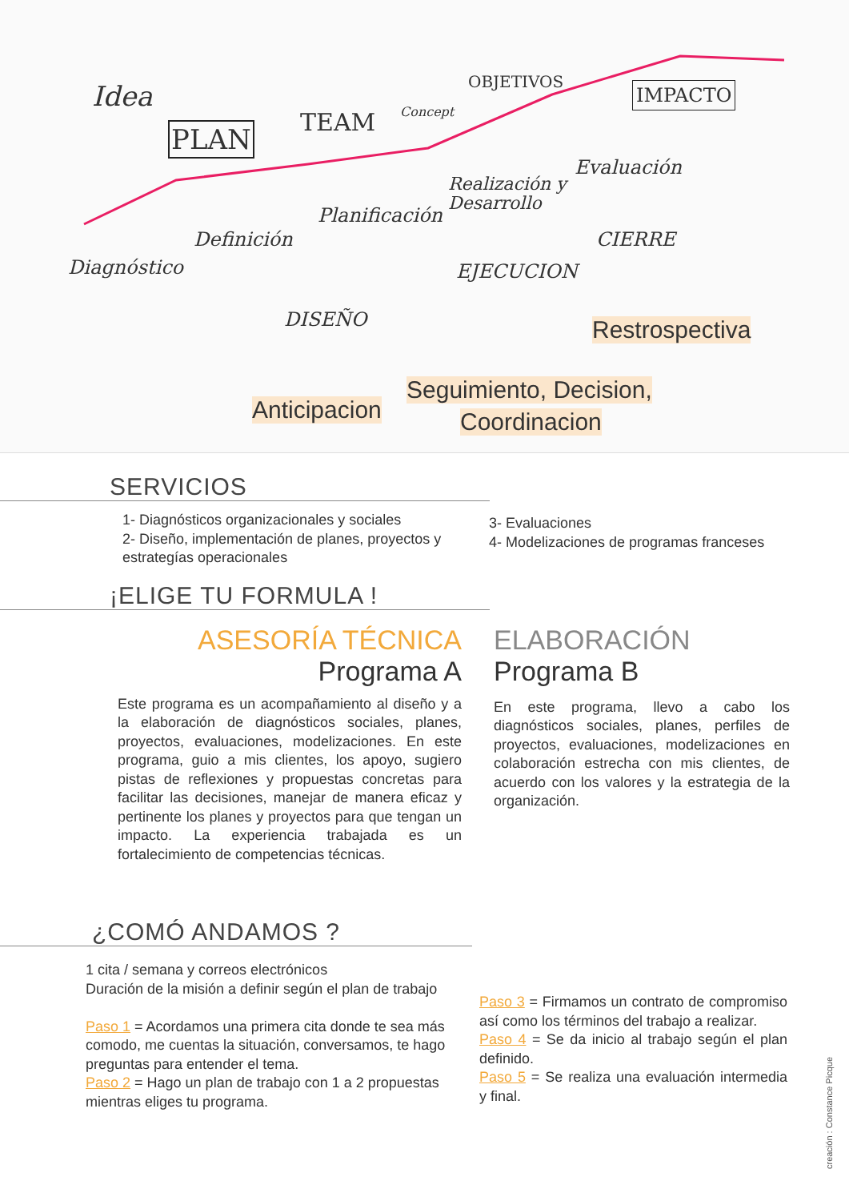Idea
PLAN TEAM Concept
OBJETIVOS IMPACTO
Diagnóstico
Definición
Planificación
Realización y
Desarrollo
Evaluación
CIERRE
EJECUCION
DISEÑO Restrospectiva
Seguimiento, Decision,
Coordinacion Anticipacion
SERVICIOS
1- Diagnósticos organizacionales y sociales
2- Diseño, implementación de planes, proyectos y estrategías operacionales
3- Evaluaciones
4- Modelizaciones de programas franceses
¡ELIGE TU FORMULA !
ASESORÍA TÉCNICA
Programa A
Este programa es un acompañamiento al diseño y a la elaboración de diagnósticos sociales, planes, proyectos, evaluaciones, modelizaciones. En este programa, guio a mis clientes, los apoyo, sugiero pistas de reflexiones y propuestas concretas para facilitar las decisiones, manejar de manera eficaz y pertinente los planes y proyectos para que tengan un impacto. La experiencia trabajada es un fortalecimiento de competencias técnicas.
ELABORACIÓN
Programa B
En este programa, llevo a cabo los diagnósticos sociales, planes, perfiles de proyectos, evaluaciones, modelizaciones en colaboración estrecha con mis clientes, de acuerdo con los valores y la estrategia de la organización.
¿COMÓ ANDAMOS ?
1 cita / semana y correos electrónicos
Duración de la misión a definir según el plan de trabajo
Paso 1 = Acordamos una primera cita donde te sea más comodo, me cuentas la situación, conversamos, te hago preguntas para entender el tema.
Paso 2 = Hago un plan de trabajo con 1 a 2 propuestas mientras eliges tu programa.
Paso 3 = Firmamos un contrato de compromiso así como los términos del trabajo a realizar.
Paso 4 = Se da inicio al trabajo según el plan definido.
Paso 5 = Se realiza una evaluación intermedia y final.
creación : Constance Picque